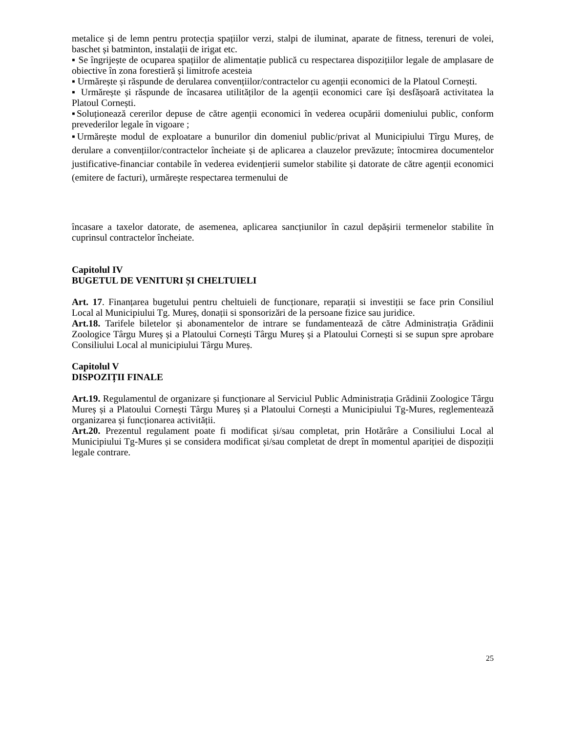metalice și de lemn pentru protecția spațiilor verzi, stalpi de iluminat, aparate de fitness, terenuri de volei, baschet și batminton, instalații de irigat etc.
▪ Se îngrijește de ocuparea spațiilor de alimentație publică cu respectarea dispozițiilor legale de amplasare de obiective în zona forestieră și limitrofe acesteia
▪ Urmărește și răspunde de derularea convențiilor/contractelor cu agenții economici de la Platoul Cornești.
▪ Urmărește și răspunde de încasarea utilităților de la agenții economici care își desfășoară activitatea la Platoul Cornești.
▪Soluționează cererilor depuse de către agenții economici în vederea ocupării domeniului public, conform prevederilor legale în vigoare ;
▪Urmărește modul de exploatare a bunurilor din domeniul public/privat al Municipiului Tîrgu Mureș, de derulare a convențiilor/contractelor încheiate și de aplicarea a clauzelor prevăzute; întocmirea documentelor justificative-financiar contabile în vederea evidențierii sumelor stabilite și datorate de către agenții economici (emitere de facturi), urmărește respectarea termenului de
încasare a taxelor datorate, de asemenea, aplicarea sancțiunilor în cazul depășirii termenelor stabilite în cuprinsul contractelor încheiate.
Capitolul IV
BUGETUL DE VENITURI ȘI CHELTUIELI
Art. 17. Finanțarea bugetului pentru cheltuieli de funcționare, reparații si investiții se face prin Consiliul Local al Municipiului Tg. Mureș, donații si sponsorizări de la persoane fizice sau juridice.
Art.18. Tarifele biletelor și abonamentelor de intrare se fundamentează de către Administrația Grădinii Zoologice Târgu Mureș și a Platoului Cornești Târgu Mureș și a Platoului Cornești si se supun spre aprobare Consiliului Local al municipiului Târgu Mureș.
Capitolul V
DISPOZIȚII FINALE
Art.19. Regulamentul de organizare și funcționare al Serviciul Public Administrația Grădinii Zoologice Târgu Mureș și a Platoului Cornești Târgu Mureș și a Platoului Cornești a Municipiului Tg-Mures, reglementează organizarea și funcționarea activității.
Art.20. Prezentul regulament poate fi modificat și/sau completat, prin Hotărâre a Consiliului Local al Municipiului Tg-Mures și se considera modificat și/sau completat de drept în momentul apariției de dispoziții legale contrare.
25